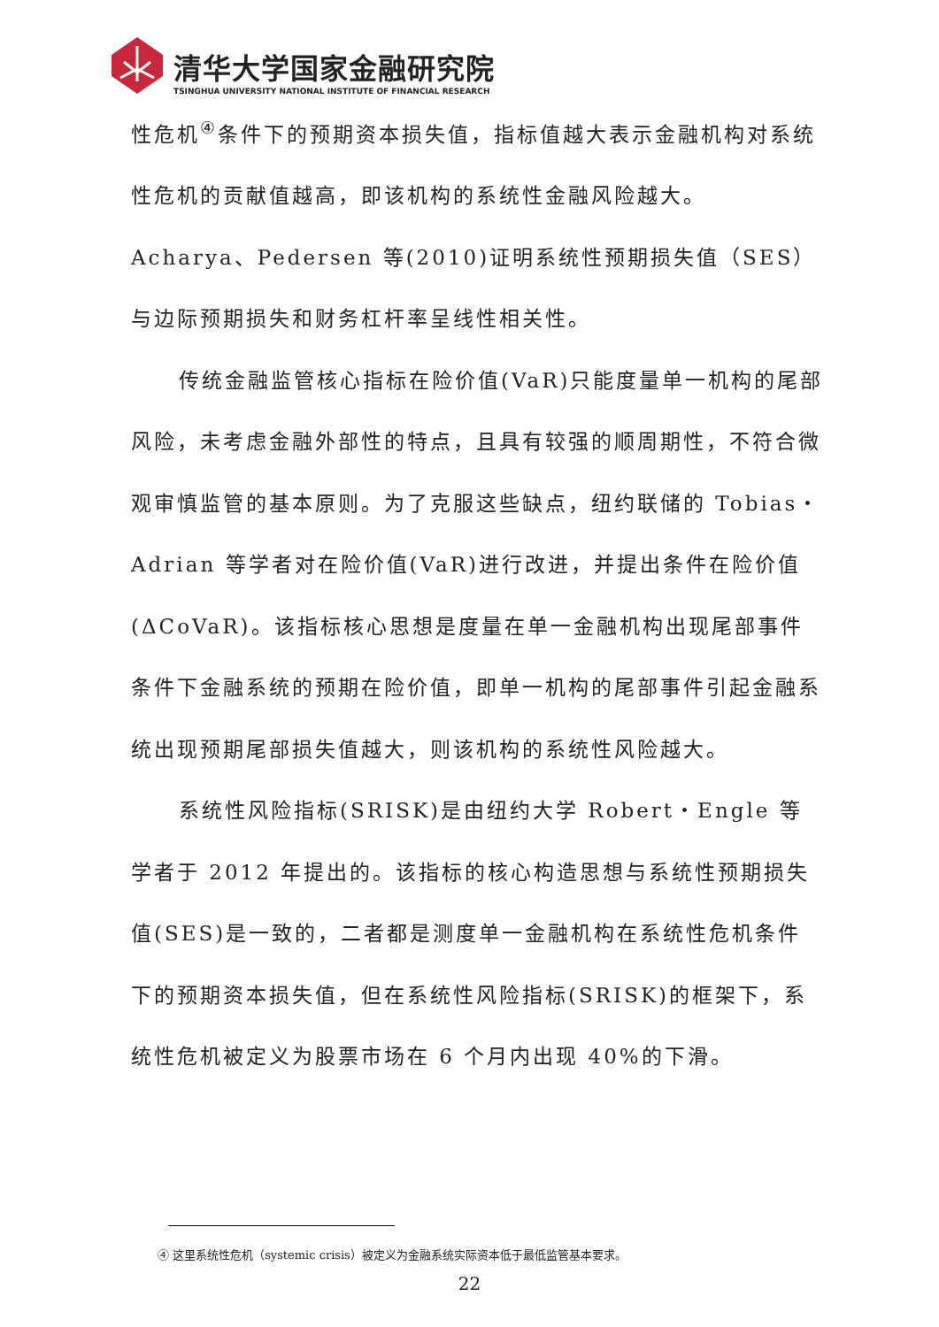清华大学国家金融研究院
TSINGHUA UNIVERSITY NATIONAL INSTITUTE OF FINANCIAL RESEARCH
性危机<sup>④</sup>条件下的预期资本损失值，指标值越大表示金融机构对系统性危机的贡献值越高，即该机构的系统性金融风险越大。Acharya、Pedersen 等(2010)证明系统性预期损失值（SES）与边际预期损失和财务杠杆率呈线性相关性。
传统金融监管核心指标在险价值(VaR)只能度量单一机构的尾部风险，未考虑金融外部性的特点，且具有较强的顺周期性，不符合微观审慎监管的基本原则。为了克服这些缺点，纽约联储的 Tobias・Adrian 等学者对在险价值(VaR)进行改进，并提出条件在险价值(ΔCoVaR)。该指标核心思想是度量在单一金融机构出现尾部事件条件下金融系统的预期在险价值，即单一机构的尾部事件引起金融系统出现预期尾部损失值越大，则该机构的系统性风险越大。
系统性风险指标(SRISK)是由纽约大学 Robert・Engle 等学者于 2012 年提出的。该指标的核心构造思想与系统性预期损失值(SES)是一致的，二者都是测度单一金融机构在系统性危机条件下的预期资本损失值，但在系统性风险指标(SRISK)的框架下，系统性危机被定义为股票市场在 6 个月内出现 40%的下滑。
④ 这里系统性危机（systemic crisis）被定义为金融系统实际资本低于最低监管基本要求。
22